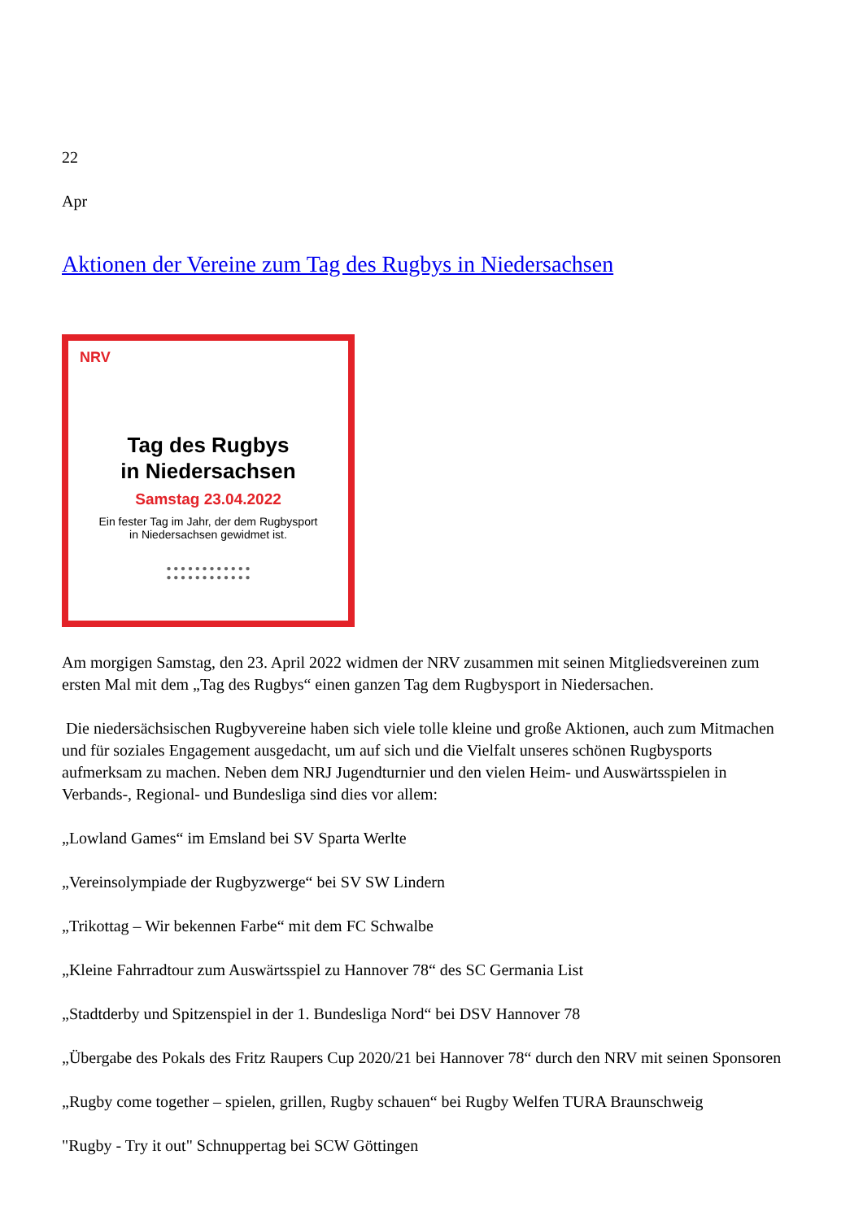22
Apr
Aktionen der Vereine zum Tag des Rugbys in Niedersachsen
NRV
Tag des Rugbys
in Niedersachsen
Samstag 23.04.2022
Ein fester Tag im Jahr, der dem Rugbysport
in Niedersachsen gewidmet ist.
● ● ● ● ● ● ● ● ● ● ● ●
● ● ● ● ● ● ● ● ● ● ● ●
Am morgigen Samstag, den 23. April 2022 widmen der NRV zusammen mit seinen Mitgliedsvereinen zum ersten Mal mit dem „Tag des Rugbys“ einen ganzen Tag dem Rugbysport in Niedersachen.
Die niedersächsischen Rugbyvereine haben sich viele tolle kleine und große Aktionen, auch zum Mitmachen und für soziales Engagement ausgedacht, um auf sich und die Vielfalt unseres schönen Rugbysports aufmerksam zu machen. Neben dem NRJ Jugendturnier und den vielen Heim- und Auswärtsspielen in Verbands-, Regional- und Bundesliga sind dies vor allem:
„Lowland Games“ im Emsland bei SV Sparta Werlte
„Vereinsolympiade der Rugbyzwerge“ bei SV SW Lindern
„Trikottag – Wir bekennen Farbe“ mit dem FC Schwalbe
„Kleine Fahrradtour zum Auswärtsspiel zu Hannover 78“ des SC Germania List
„Stadtderby und Spitzenspiel in der 1. Bundesliga Nord“ bei DSV Hannover 78
„Übergabe des Pokals des Fritz Raupers Cup 2020/21 bei Hannover 78“ durch den NRV mit seinen Sponsoren
„Rugby come together – spielen, grillen, Rugby schauen“ bei Rugby Welfen TURA Braunschweig
"Rugby - Try it out" Schnuppertag bei SCW Göttingen